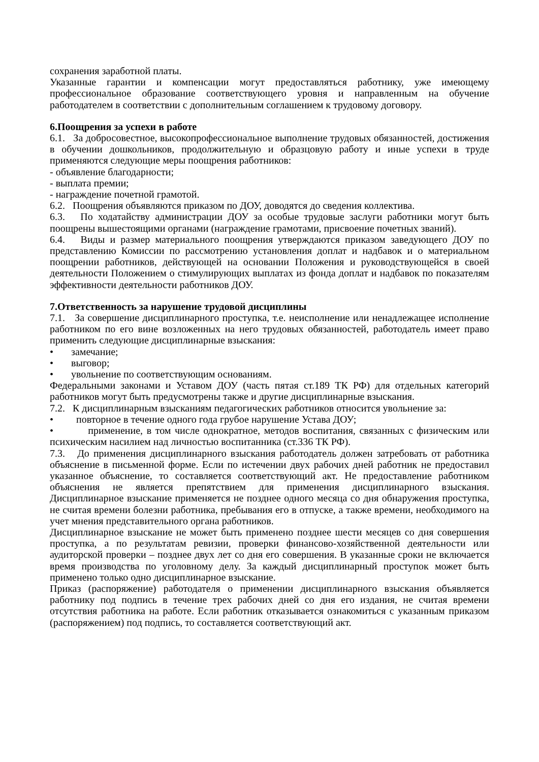сохранения заработной платы.
Указанные гарантии и компенсации могут предоставляться работнику, уже имеющему профессиональное образование соответствующего уровня и направленным на обучение работодателем в соответствии с дополнительным соглашением к трудовому договору.
6.Поощрения за успехи в работе
6.1. За добросовестное, высокопрофессиональное выполнение трудовых обязанностей, достижения в обучении дошкольников, продолжительную и образцовую работу и иные успехи в труде применяются следующие меры поощрения работников:
- объявление благодарности;
- выплата премии;
- награждение почетной грамотой.
6.2. Поощрения объявляются приказом по ДОУ, доводятся до сведения коллектива.
6.3. По ходатайству администрации ДОУ за особые трудовые заслуги работники могут быть поощрены вышестоящими органами (награждение грамотами, присвоение почетных званий).
6.4. Виды и размер материального поощрения утверждаются приказом заведующего ДОУ по представлению Комиссии по рассмотрению установления доплат и надбавок и о материальном поощрении работников, действующей на основании Положения и руководствующейся в своей деятельности Положением о стимулирующих выплатах из фонда доплат и надбавок по показателям эффективности деятельности работников ДОУ.
7.Ответственность за нарушение трудовой дисциплины
7.1. За совершение дисциплинарного проступка, т.е. неисполнение или ненадлежащее исполнение работником по его вине возложенных на него трудовых обязанностей, работодатель имеет право применить следующие дисциплинарные взыскания:
• замечание;
• выговор;
• увольнение по соответствующим основаниям.
Федеральными законами и Уставом ДОУ (часть пятая ст.189 ТК РФ) для отдельных категорий работников могут быть предусмотрены также и другие дисциплинарные взыскания.
7.2. К дисциплинарным взысканиям педагогических работников относится увольнение за:
• повторное в течение одного года грубое нарушение Устава ДОУ;
• применение, в том числе однократное, методов воспитания, связанных с физическим или психическим насилием над личностью воспитанника (ст.336 ТК РФ).
7.3. До применения дисциплинарного взыскания работодатель должен затребовать от работника объяснение в письменной форме. Если по истечении двух рабочих дней работник не предоставил указанное объяснение, то составляется соответствующий акт. Не предоставление работником объяснения не является препятствием для применения дисциплинарного взыскания. Дисциплинарное взыскание применяется не позднее одного месяца со дня обнаружения проступка, не считая времени болезни работника, пребывания его в отпуске, а также времени, необходимого на учет мнения представительного органа работников.
Дисциплинарное взыскание не может быть применено позднее шести месяцев со дня совершения проступка, а по результатам ревизии, проверки финансово-хозяйственной деятельности или аудиторской проверки – позднее двух лет со дня его совершения. В указанные сроки не включается время производства по уголовному делу. За каждый дисциплинарный проступок может быть применено только одно дисциплинарное взыскание.
Приказ (распоряжение) работодателя о применении дисциплинарного взыскания объявляется работнику под подпись в течение трех рабочих дней со дня его издания, не считая времени отсутствия работника на работе. Если работник отказывается ознакомиться с указанным приказом (распоряжением) под подпись, то составляется соответствующий акт.